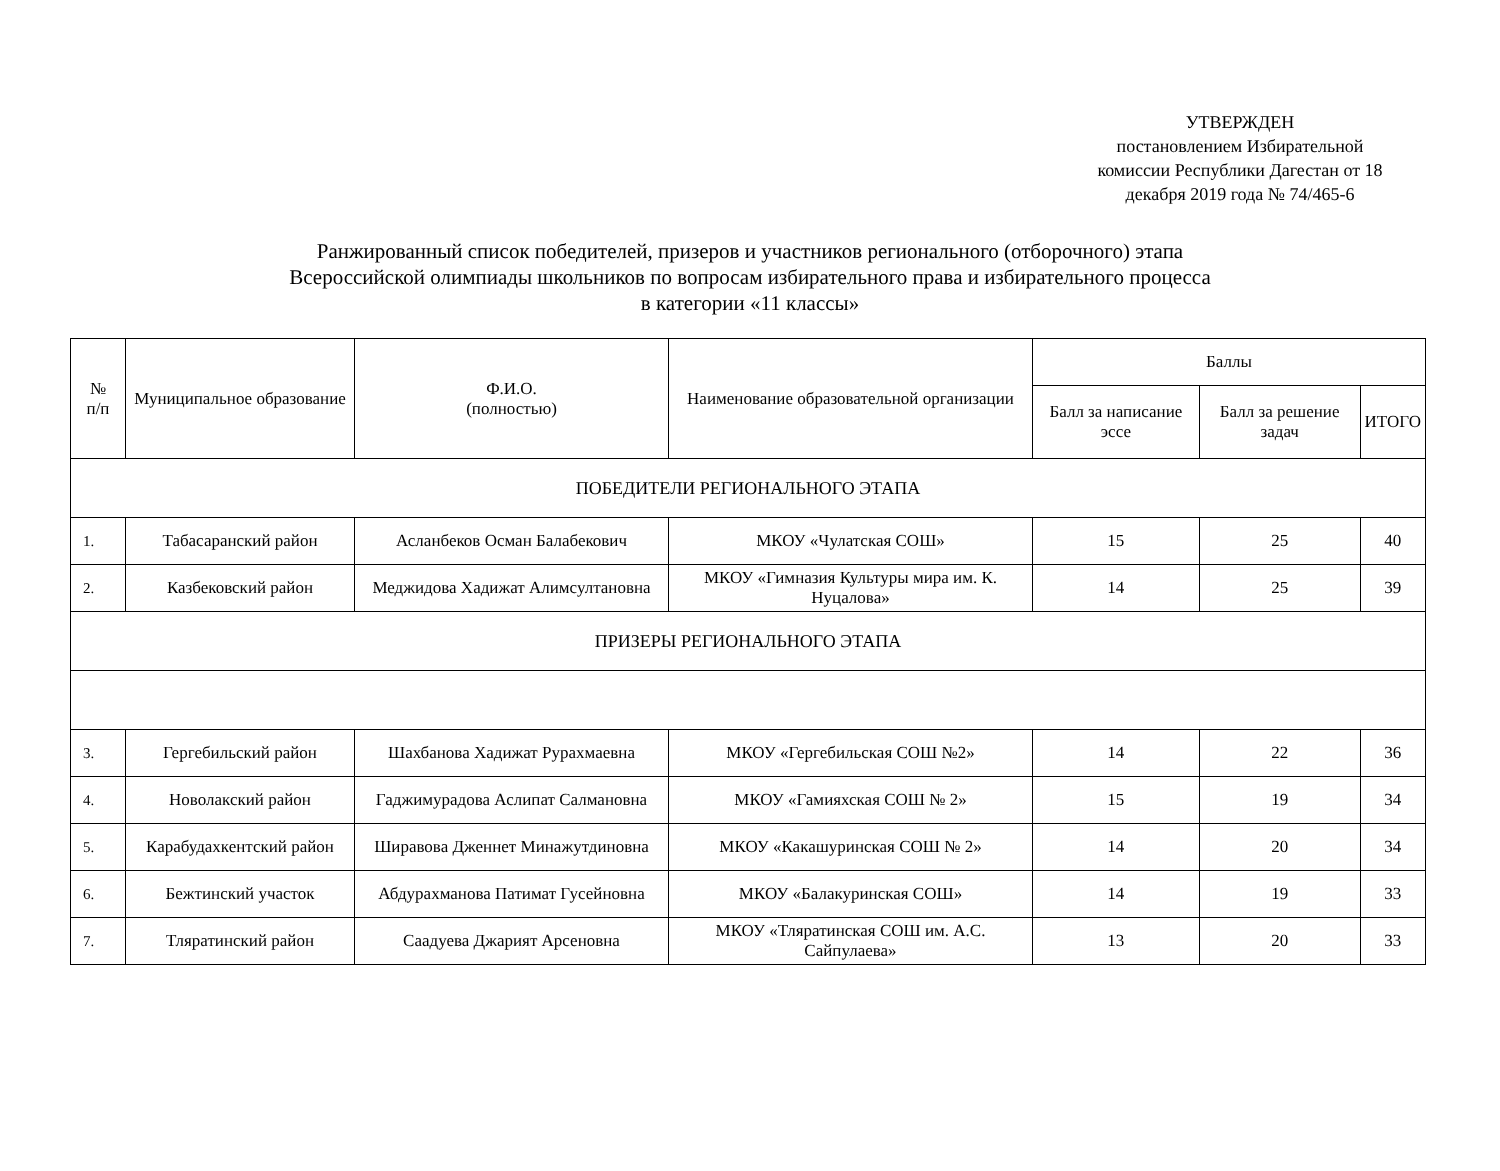УТВЕРЖДЕН
постановлением Избирательной комиссии Республики Дагестан от 18 декабря 2019 года № 74/465-6
Ранжированный список победителей, призеров и участников регионального (отборочного) этапа
Всероссийской олимпиады школьников по вопросам избирательного права и избирательного процесса
в категории «11 классы»
| № п/п | Муниципальное образование | Ф.И.О. (полностью) | Наименование образовательной организации | Баллы | | |
| --- | --- | --- | --- | --- | --- | --- |
| | | | | Балл за написание эссе | Балл за решение задач | ИТОГО |
| ПОБЕДИТЕЛИ РЕГИОНАЛЬНОГО ЭТАПА | | | | | | |
| 1. | Табасаранский район | Асланбеков Осман Балабекович | МКОУ «Чулатская СОШ» | 15 | 25 | 40 |
| 2. | Казбековский район | Меджидова Хадижат Алимсултановна | МКОУ «Гимназия Культуры мира им. К. Нуцалова» | 14 | 25 | 39 |
| ПРИЗЕРЫ РЕГИОНАЛЬНОГО ЭТАПА | | | | | | |
| 3. | Гергебильский район | Шахбанова Хадижат Рурахмаевна | МКОУ «Гергебильская СОШ №2» | 14 | 22 | 36 |
| 4. | Новолакский район | Гаджимурадова Аслипат Салмановна | МКОУ «Гамияхская СОШ № 2» | 15 | 19 | 34 |
| 5. | Карабудахкентский район | Ширавова Дженнет Минажутдиновна | МКОУ «Какашуринская СОШ № 2» | 14 | 20 | 34 |
| 6. | Бежтинский участок | Абдурахманова Патимат Гусейновна | МКОУ «Балакуринская СОШ» | 14 | 19 | 33 |
| 7. | Тляратинский район | Саадуева Джарият Арсеновна | МКОУ «Тляратинская СОШ им. А.С. Сайпулаева» | 13 | 20 | 33 |